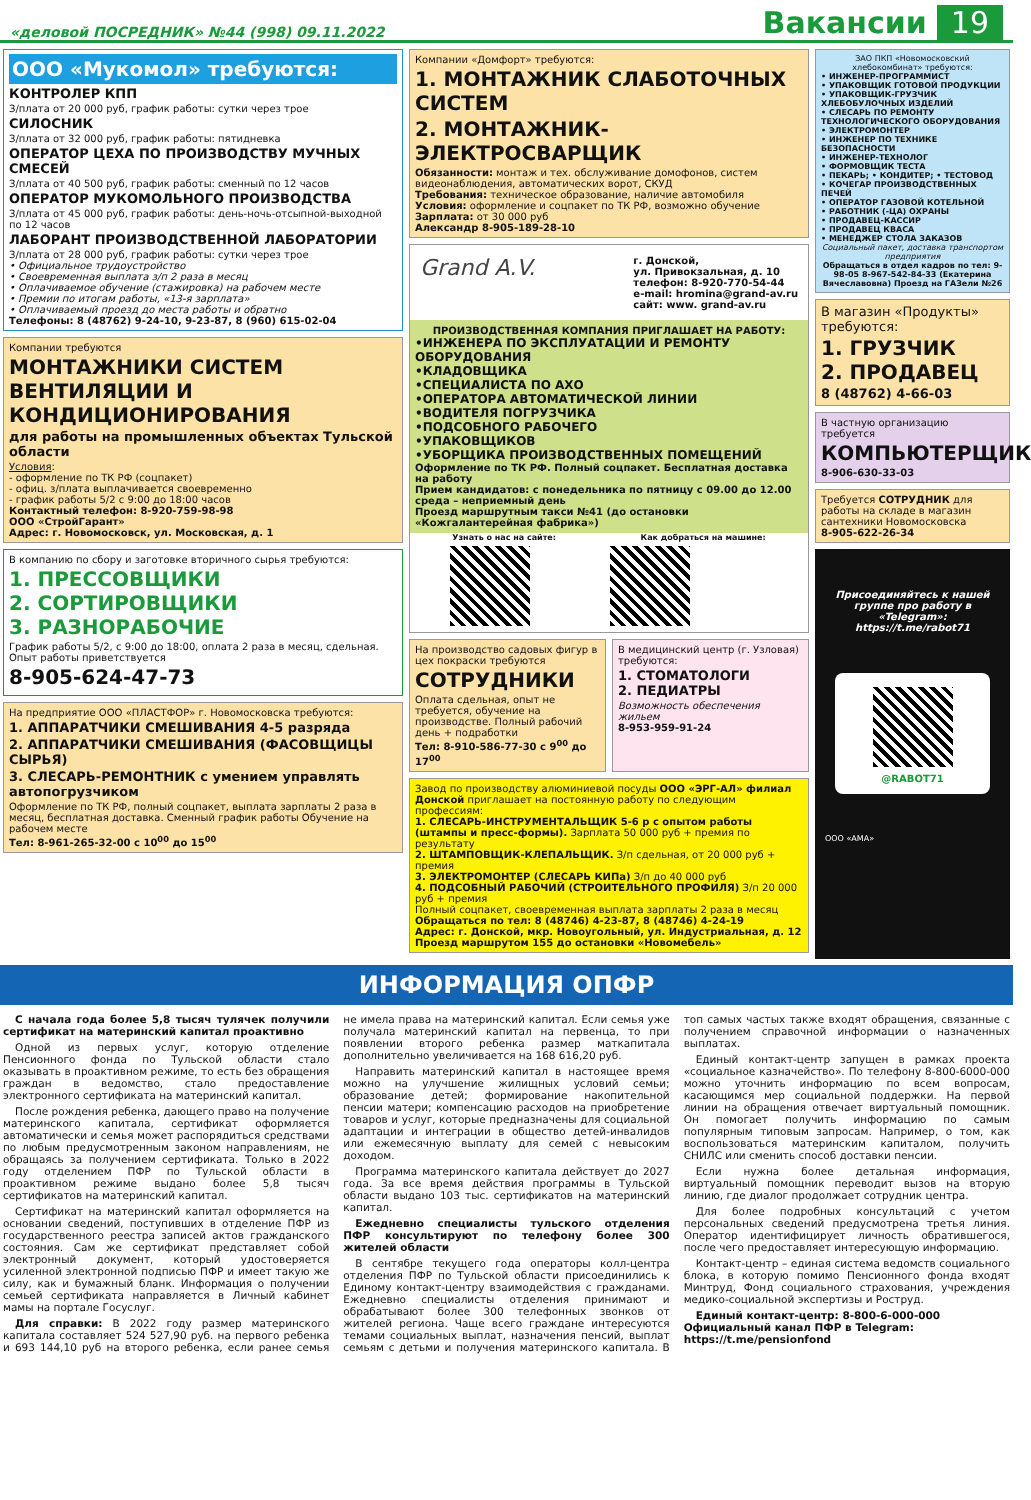«деловой ПОСРЕДНИК» №44 (998) 09.11.2022 Вакансии 19
ООО «Мукомол» требуются:
КОНТРОЛЕР КПП
З/плата от 20 000 руб, график работы: сутки через трое
СИЛОСНИК
З/плата от 32 000 руб, график работы: пятидневка
ОПЕРАТОР ЦЕХА ПО ПРОИЗВОДСТВУ МУЧНЫХ СМЕСЕЙ
З/плата от 40 500 руб, график работы: сменный по 12 часов
ОПЕРАТОР МУКОМОЛЬНОГО ПРОИЗВОДСТВА
З/плата от 45 000 руб, график работы: день-ночь-отсыпной-выходной по 12 часов
ЛАБОРАНТ ПРОИЗВОДСТВЕННОЙ ЛАБОРАТОРИИ
З/плата от 28 000 руб, график работы: сутки через трое
• Официальное трудоустройство
• Своевременная выплата з/п 2 раза в месяц
• Оплачиваемое обучение (стажировка) на рабочем месте
• Премии по итогам работы, «13-я зарплата»
• Оплачиваемый проезд до места работы и обратно
Телефоны: 8 (48762) 9-24-10, 9-23-87, 8 (960) 615-02-04
Компании требуются
МОНТАЖНИКИ СИСТЕМ ВЕНТИЛЯЦИИ И КОНДИЦИОНИРОВАНИЯ
для работы на промышленных объектах Тульской области
Условия:
- оформление по ТК РФ (соцпакет)
- офиц. з/плата выплачивается своевременно
- график работы 5/2 с 9:00 до 18:00 часов
Контактный телефон: 8-920-759-98-98
ООО «СтройГарант»
Адрес: г. Новомосковск, ул. Московская, д. 1
В компанию по сбору и заготовке вторичного сырья требуются:
1. ПРЕССОВЩИКИ
2. СОРТИРОВЩИКИ
3. РАЗНОРАБОЧИЕ
График работы 5/2, с 9:00 до 18:00, оплата 2 раза в месяц, сдельная. Опыт работы приветствуется
8-905-624-47-73
На предприятие ООО «ПЛАСТФОР» г. Новомосковска требуются:
1. АППАРАТЧИКИ СМЕШИВАНИЯ 4-5 разряда
2. АППАРАТЧИКИ СМЕШИВАНИЯ (ФАСОВЩИЦЫ СЫРЬЯ)
3. СЛЕСАРЬ-РЕМОНТНИК с умением управлять автопогрузчиком
Оформление по ТК РФ, полный соцпакет, выплата зарплаты 2 раза в месяц, бесплатная доставка. Сменный график работы Обучение на рабочем месте
Тел: 8-961-265-32-00 с 10<sup>00</sup> до 15<sup>00</sup>
Компании «Домфорт» требуются:
1. МОНТАЖНИК СЛАБОТОЧНЫХ СИСТЕМ
2. МОНТАЖНИК-ЭЛЕКТРОСВАРЩИК
Обязанности: монтаж и тех. обслуживание домофонов, систем видеонаблюдения, автоматических ворот, СКУД
Требования: техническое образование, наличие автомобиля
Условия: оформление и соцпакет по ТК РФ, возможно обучение
Зарплата: от 30 000 руб
Александр 8-905-189-28-10
Grand A.V. г. Донской,
ул. Привокзальная, д. 10
телефон: 8-920-770-54-44
e-mail: hromina@grand-av.ru
сайт: www. grand-av.ru
ПРОИЗВОДСТВЕННАЯ КОМПАНИЯ ПРИГЛАШАЕТ НА РАБОТУ:
•ИНЖЕНЕРА ПО ЭКСПЛУАТАЦИИ И РЕМОНТУ ОБОРУДОВАНИЯ
•КЛАДОВЩИКА
•СПЕЦИАЛИСТА ПО АХО
•ОПЕРАТОРА АВТОМАТИЧЕСКОЙ ЛИНИИ
•ВОДИТЕЛЯ ПОГРУЗЧИКА
•ПОДСОБНОГО РАБОЧЕГО
•УПАКОВЩИКОВ
•УБОРЩИКА ПРОИЗВОДСТВЕННЫХ ПОМЕЩЕНИЙ
Оформление по ТК РФ. Полный соцпакет. Бесплатная доставка на работу
Прием кандидатов: с понедельника по пятницу с 09.00 до 12.00
среда – неприемный день
Проезд маршрутным такси №41 (до остановки «Кожгалантерейная фабрика»)
Узнать о нас на сайте: Как добраться на машине:
На производство садовых фигур в цех покраски требуются
СОТРУДНИКИ
Оплата сдельная, опыт не требуется, обучение на производстве. Полный рабочий день + подработки
Тел: 8-910-586-77-30 с 9<sup>00</sup> до 17<sup>00</sup>
В медицинский центр (г. Узловая) требуются:
1. СТОМАТОЛОГИ
2. ПЕДИАТРЫ
Возможность обеспечения жильем
8-953-959-91-24
Завод по производству алюминиевой посуды ООО «ЭРГ-АЛ» филиал Донской приглашает на постоянную работу по следующим профессиям:
1. СЛЕСАРЬ-ИНСТРУМЕНТАЛЬЩИК 5-6 р с опытом работы (штампы и пресс-формы). Зарплата 50 000 руб + премия по результату
2. ШТАМПОВЩИК-КЛЕПАЛЬЩИК. З/п сдельная, от 20 000 руб + премия
3. ЭЛЕКТРОМОНТЕР (СЛЕСАРЬ КИПа) З/п до 40 000 руб
4. ПОДСОБНЫЙ РАБОЧИЙ (СТРОИТЕЛЬНОГО ПРОФИЛЯ) З/п 20 000 руб + премия
Полный соцпакет, своевременная выплата зарплаты 2 раза в месяц
Обращаться по тел: 8 (48746) 4-23-87, 8 (48746) 4-24-19
Адрес: г. Донской, мкр. Новоугольный, ул. Индустриальная, д. 12
Проезд маршрутом 155 до остановки «Новомебель»
ЗАО ПКП «Новомосковский хлебокомбинат» требуются:
• ИНЖЕНЕР-ПРОГРАММИСТ
• УПАКОВЩИК ГОТОВОЙ ПРОДУКЦИИ
• УПАКОВЩИК-ГРУЗЧИК ХЛЕБОБУЛОЧНЫХ ИЗДЕЛИЙ
• СЛЕСАРЬ ПО РЕМОНТУ ТЕХНОЛОГИЧЕСКОГО ОБОРУДОВАНИЯ
• ЭЛЕКТРОМОНТЕР
• ИНЖЕНЕР ПО ТЕХНИКЕ БЕЗОПАСНОСТИ
• ИНЖЕНЕР-ТЕХНОЛОГ
• ФОРМОВЩИК ТЕСТА
• ПЕКАРЬ; • КОНДИТЕР; • ТЕСТОВОД
• КОЧЕГАР ПРОИЗВОДСТВЕННЫХ ПЕЧЕЙ
• ОПЕРАТОР ГАЗОВОЙ КОТЕЛЬНОЙ
• РАБОТНИК (-ЦА) ОХРАНЫ
• ПРОДАВЕЦ-КАССИР
• ПРОДАВЕЦ КВАСА
• МЕНЕДЖЕР СТОЛА ЗАКАЗОВ
Социальный пакет, доставка транспортом предприятия
Обращаться в отдел кадров по тел: 9-98-05 8-967-542-84-33 (Екатерина Вячеславовна) Проезд на ГАЗели №26
В магазин «Продукты» требуются:
1. ГРУЗЧИК
2. ПРОДАВЕЦ
8 (48762) 4-66-03
В частную организацию требуется
КОМПЬЮТЕРЩИК
8-906-630-33-03
Требуется СОТРУДНИК для работы на складе в магазин сантехники Новомосковска
8-905-622-26-34
Присоединяйтесь к нашей группе про работу в «Telegram»:
https://t.me/rabot71
@RABOT71
ООО «АМА»
ИНФОРМАЦИЯ ОПФР
С начала года более 5,8 тысяч тулячек получили сертификат на материнский капитал проактивно
Одной из первых услуг, которую отделение Пенсионного фонда по Тульской области стало оказывать в проактивном режиме, то есть без обращения граждан в ведомство, стало предоставление электронного сертификата на материнский капитал.
После рождения ребенка, дающего право на получение материнского капитала, сертификат оформляется автоматически и семья может распорядиться средствами по любым предусмотренным законом направлениям, не обращаясь за получением сертификата. Только в 2022 году отделением ПФР по Тульской области в проактивном режиме выдано более 5,8 тысяч сертификатов на материнский капитал.
Сертификат на материнский капитал оформляется на основании сведений, поступивших в отделение ПФР из государственного реестра записей актов гражданского состояния. Сам же сертификат представляет собой электронный документ, который удостоверяется усиленной электронной подписью ПФР и имеет такую же силу, как и бумажный бланк. Информация о получении семьей сертификата направляется в Личный кабинет мамы на портале Госуслуг.
Для справки: В 2022 году размер материнского капитала составляет 524 527,90 руб. на первого ребенка и 693 144,10 руб на второго ребенка, если ранее семья не имела права на материнский капитал. Если семья уже получала материнский капитал на первенца, то при появлении второго ребенка размер маткапитала дополнительно увеличивается на 168 616,20 руб.
Направить материнский капитал в настоящее время можно на улучшение жилищных условий семьи; образование детей; формирование накопительной пенсии матери; компенсацию расходов на приобретение товаров и услуг, которые предназначены для социальной адаптации и интеграции в общество детей-инвалидов или ежемесячную выплату для семей с невысоким доходом.
Программа материнского капитала действует до 2027 года. За все время действия программы в Тульской области выдано 103 тыс. сертификатов на материнский капитал.
Ежедневно специалисты тульского отделения ПФР консультируют по телефону более 300 жителей области
В сентябре текущего года операторы колл-центра отделения ПФР по Тульской области присоединились к Единому контакт-центру взаимодействия с гражданами. Ежедневно специалисты отделения принимают и обрабатывают более 300 телефонных звонков от жителей региона. Чаще всего граждане интересуются темами социальных выплат, назначения пенсий, выплат семьям с детьми и получения материнского капитала. В топ самых частых также входят обращения, связанные с получением справочной информации о назначенных выплатах.
Единый контакт-центр запущен в рамках проекта «социальное казначейство». По телефону 8-800-6000-000 можно уточнить информацию по всем вопросам, касающимся мер социальной поддержки. На первой линии на обращения отвечает виртуальный помощник. Он помогает получить информацию по самым популярным типовым запросам. Например, о том, как воспользоваться материнским капиталом, получить СНИЛС или сменить способ доставки пенсии.
Если нужна более детальная информация, виртуальный помощник переводит вызов на вторую линию, где диалог продолжает сотрудник центра.
Для более подробных консультаций с учетом персональных сведений предусмотрена третья линия. Оператор идентифицирует личность обратившегося, после чего предоставляет интересующую информацию.
Контакт-центр – единая система ведомств социального блока, в которую помимо Пенсионного фонда входят Минтруд, Фонд социального страхования, учреждения медико-социальной экспертизы и Роструд.
Единый контакт-центр: 8-800-6-000-000
Официальный канал ПФР в Telegram:
https://t.me/pensionfond